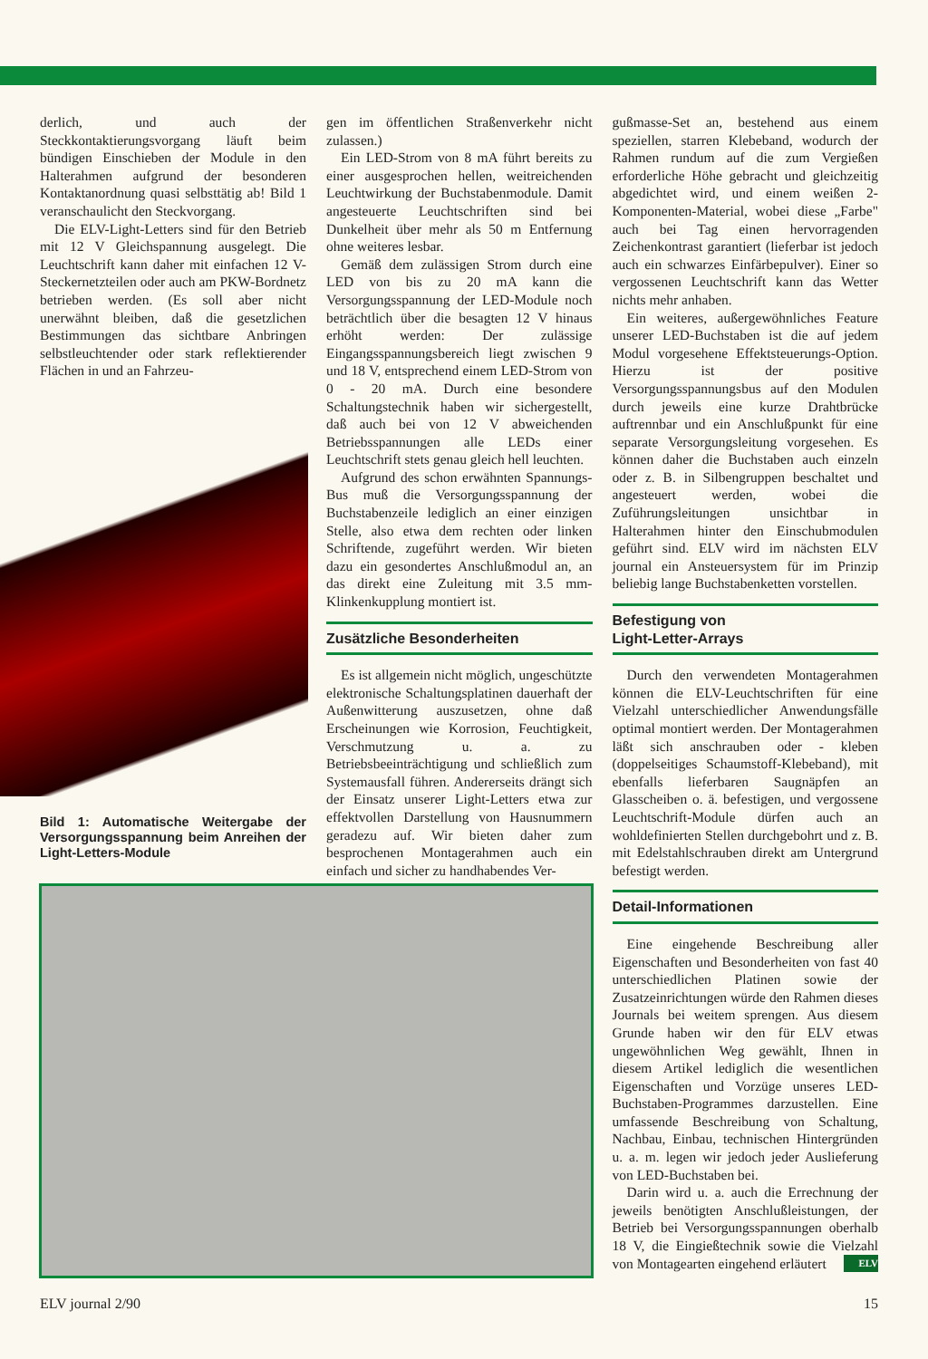derlich, und auch der Steckkontaktierungsvorgang läuft beim bündigen Einschieben der Module in den Halterahmen aufgrund der besonderen Kontaktanordnung quasi selbsttätig ab! Bild 1 veranschaulicht den Steckvorgang.
Die ELV-Light-Letters sind für den Betrieb mit 12 V Gleichspannung ausgelegt. Die Leuchtschrift kann daher mit einfachen 12 V-Steckernetzteilen oder auch am PKW-Bordnetz betrieben werden. (Es soll aber nicht unerwähnt bleiben, daß die gesetzlichen Bestimmungen das sichtbare Anbringen selbstleuchtender oder stark reflektierender Flächen in und an Fahrzeu-
Bild 1: Automatische Weitergabe der Versorgungsspannung beim Anreihen der Light-Letters-Module
gen im öffentlichen Straßenverkehr nicht zulassen.)
Ein LED-Strom von 8 mA führt bereits zu einer ausgesprochen hellen, weitreichenden Leuchtwirkung der Buchstabenmodule. Damit angesteuerte Leuchtschriften sind bei Dunkelheit über mehr als 50 m Entfernung ohne weiteres lesbar.
Gemäß dem zulässigen Strom durch eine LED von bis zu 20 mA kann die Versorgungsspannung der LED-Module noch beträchtlich über die besagten 12 V hinaus erhöht werden: Der zulässige Eingangsspannungsbereich liegt zwischen 9 und 18 V, entsprechend einem LED-Strom von 0 - 20 mA. Durch eine besondere Schaltungstechnik haben wir sichergestellt, daß auch bei von 12 V abweichenden Betriebsspannungen alle LEDs einer Leuchtschrift stets genau gleich hell leuchten.
Aufgrund des schon erwähnten Spannungs-Bus muß die Versorgungsspannung der Buchstabenzeile lediglich an einer einzigen Stelle, also etwa dem rechten oder linken Schriftende, zugeführt werden. Wir bieten dazu ein gesondertes Anschlußmodul an, an das direkt eine Zuleitung mit 3.5 mm-Klinkenkupplung montiert ist.
Zusätzliche Besonderheiten
Es ist allgemein nicht möglich, ungeschützte elektronische Schaltungsplatinen dauerhaft der Außenwitterung auszusetzen, ohne daß Erscheinungen wie Korrosion, Feuchtigkeit, Verschmutzung u. a. zu Betriebsbeeinträchtigung und schließlich zum Systemausfall führen. Andererseits drängt sich der Einsatz unserer Light-Letters etwa zur effektvollen Darstellung von Hausnummern geradezu auf. Wir bieten daher zum besprochenen Montagerahmen auch ein einfach und sicher zu handhabendes Ver-
gußmasse-Set an, bestehend aus einem speziellen, starren Klebeband, wodurch der Rahmen rundum auf die zum Vergießen erforderliche Höhe gebracht und gleichzeitig abgedichtet wird, und einem weißen 2-Komponenten-Material, wobei diese „Farbe" auch bei Tag einen hervorragenden Zeichenkontrast garantiert (lieferbar ist jedoch auch ein schwarzes Einfärbepulver). Einer so vergossenen Leuchtschrift kann das Wetter nichts mehr anhaben.
Ein weiteres, außergewöhnliches Feature unserer LED-Buchstaben ist die auf jedem Modul vorgesehene Effektsteuerungs-Option. Hierzu ist der positive Versorgungsspannungsbus auf den Modulen durch jeweils eine kurze Drahtbrücke auftrennbar und ein Anschlußpunkt für eine separate Versorgungsleitung vorgesehen. Es können daher die Buchstaben auch einzeln oder z. B. in Silbengruppen beschaltet und angesteuert werden, wobei die Zuführungsleitungen unsichtbar in Halterahmen hinter den Einschubmodulen geführt sind. ELV wird im nächsten ELV journal ein Ansteuersystem für im Prinzip beliebig lange Buchstabenketten vorstellen.
Befestigung von
Light-Letter-Arrays
Durch den verwendeten Montagerahmen können die ELV-Leuchtschriften für eine Vielzahl unterschiedlicher Anwendungsfälle optimal montiert werden. Der Montagerahmen läßt sich anschrauben oder - kleben (doppelseitiges Schaumstoff-Klebeband), mit ebenfalls lieferbaren Saugnäpfen an Glasscheiben o. ä. befestigen, und vergossene Leuchtschrift-Module dürfen auch an wohldefinierten Stellen durchgebohrt und z. B. mit Edelstahlschrauben direkt am Untergrund befestigt werden.
Detail-Informationen
Eine eingehende Beschreibung aller Eigenschaften und Besonderheiten von fast 40 unterschiedlichen Platinen sowie der Zusatzeinrichtungen würde den Rahmen dieses Journals bei weitem sprengen. Aus diesem Grunde haben wir den für ELV etwas ungewöhnlichen Weg gewählt, Ihnen in diesem Artikel lediglich die wesentlichen Eigenschaften und Vorzüge unseres LED-Buchstaben-Programmes darzustellen. Eine umfassende Beschreibung von Schaltung, Nachbau, Einbau, technischen Hintergründen u. a. m. legen wir jedoch jeder Auslieferung von LED-Buchstaben bei.
Darin wird u. a. auch die Errechnung der jeweils benötigten Anschlußleistungen, der Betrieb bei Versorgungsspannungen oberhalb 18 V, die Eingießtechnik sowie die Vielzahl von Montagearten eingehend erläutert ELV
ELV journal 2/90 15